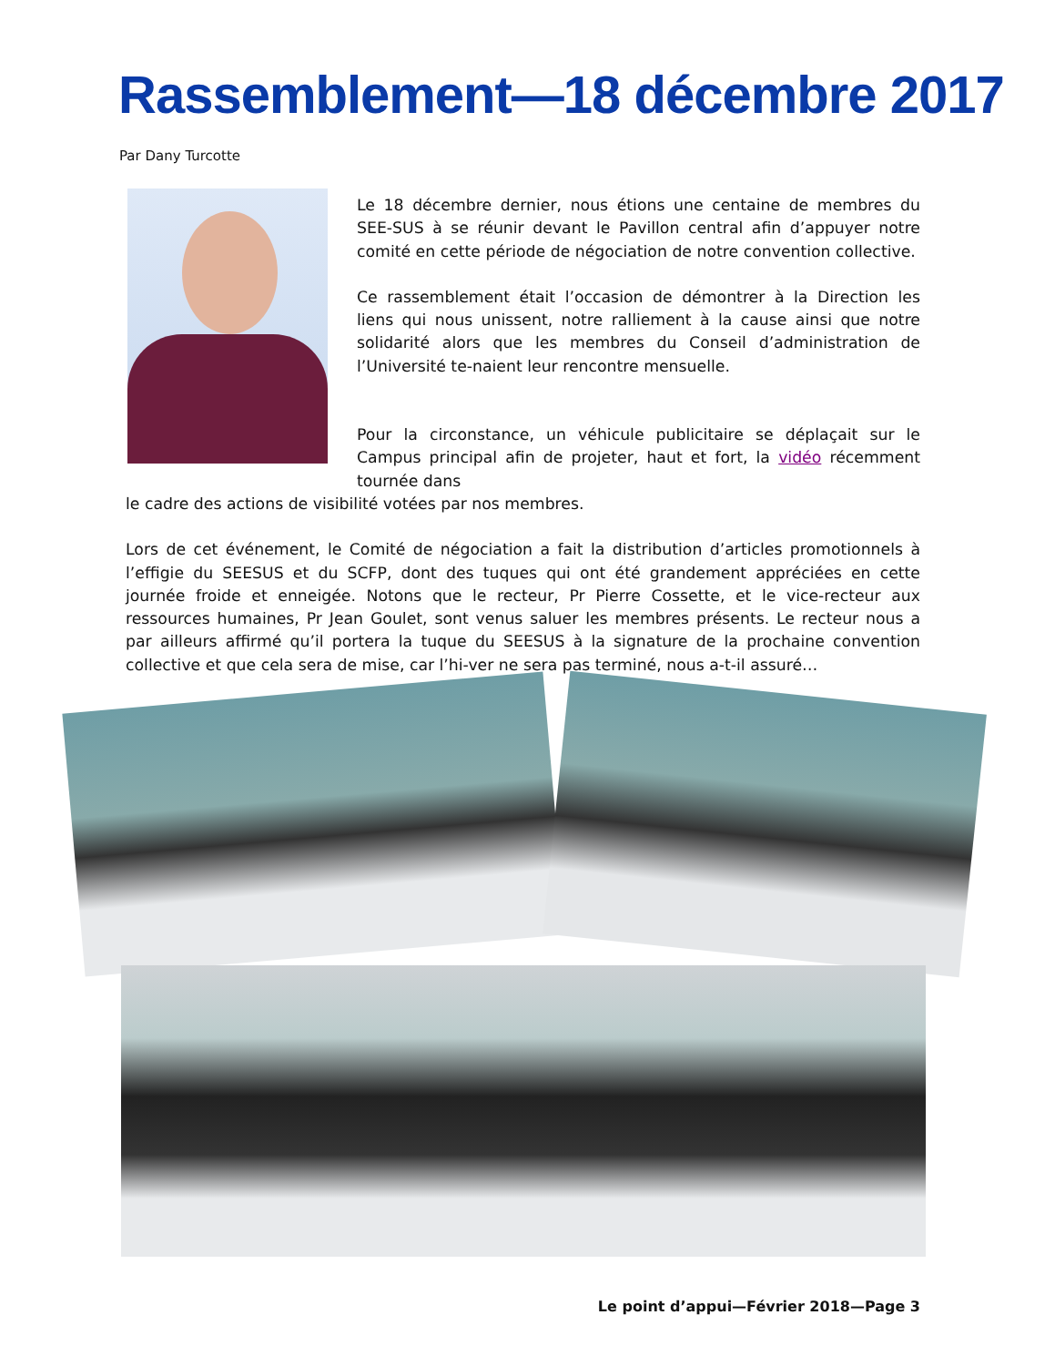Rassemblement—18 décembre 2017
Par Dany Turcotte
Le 18 décembre dernier, nous étions une centaine de membres du SEE-SUS à se réunir devant le Pavillon central afin d’appuyer notre comité en cette période de négociation de notre convention collective.
Ce rassemblement était l’occasion de démontrer à la Direction les liens qui nous unissent, notre ralliement à la cause ainsi que notre solidarité alors que les membres du Conseil d’administration de l’Université te-naient leur rencontre mensuelle.
Pour la circonstance, un véhicule publicitaire se déplaçait sur le Campus principal afin de projeter, haut et fort, la vidéo récemment tournée dans
le cadre des actions de visibilité votées par nos membres.
Lors de cet événement, le Comité de négociation a fait la distribution d’articles promotionnels à l’effigie du SEESUS et du SCFP, dont des tuques qui ont été grandement appréciées en cette journée froide et enneigée. Notons que le recteur, Pr Pierre Cossette, et le vice-recteur aux ressources humaines, Pr Jean Goulet, sont venus saluer les membres présents. Le recteur nous a par ailleurs affirmé qu’il portera la tuque du SEESUS à la signature de la prochaine convention collective et que cela sera de mise, car l’hi-ver ne sera pas terminé, nous a-t-il assuré…
Le point d’appui—Février 2018—Page 3